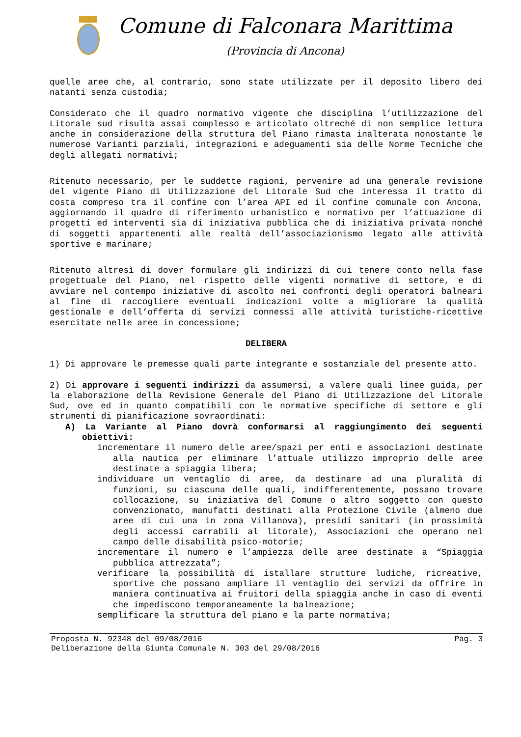Comune di Falconara Marittima
(Provincia di Ancona)
quelle aree che, al contrario, sono state utilizzate per il deposito libero dei natanti senza custodia;
Considerato che il quadro normativo vigente che disciplina l’utilizzazione del Litorale sud risulta assai complesso e articolato oltreché di non semplice lettura anche in considerazione della struttura del Piano rimasta inalterata nonostante le numerose Varianti parziali, integrazioni e adeguamenti sia delle Norme Tecniche che degli allegati normativi;
Ritenuto necessario, per le suddette ragioni, pervenire ad una generale revisione del vigente Piano di Utilizzazione del Litorale Sud che interessa il tratto di costa compreso tra il confine con l’area API ed il confine comunale con Ancona, aggiornando il quadro di riferimento urbanistico e normativo per l’attuazione di progetti ed interventi sia di iniziativa pubblica che di iniziativa privata nonché di soggetti appartenenti alle realtà dell’associazionismo legato alle attività sportive e marinare;
Ritenuto altresì di dover formulare gli indirizzi di cui tenere conto nella fase progettuale del Piano, nel rispetto delle vigenti normative di settore, e di avviare nel contempo iniziative di ascolto nei confronti degli operatori balneari al fine di raccogliere eventuali indicazioni volte a migliorare la qualità gestionale e dell’offerta di servizi connessi alle attività turistiche-ricettive esercitate nelle aree in concessione;
DELIBERA
1) Di approvare le premesse quali parte integrante e sostanziale del presente atto.
2) Di approvare i seguenti indirizzi da assumersi, a valere quali linee guida, per la elaborazione della Revisione Generale del Piano di Utilizzazione del Litorale Sud, ove ed in quanto compatibili con le normative specifiche di settore e gli strumenti di pianificazione sovraordinati:
A) La Variante al Piano dovrà conformarsi al raggiungimento dei seguenti obiettivi:
incrementare il numero delle aree/spazi per enti e associazioni destinate alla nautica per eliminare l’attuale utilizzo improprio delle aree destinate a spiaggia libera;
individuare un ventaglio di aree, da destinare ad una pluralità di funzioni, su ciascuna delle quali, indifferentemente, possano trovare collocazione, su iniziativa del Comune o altro soggetto con questo convenzionato, manufatti destinati alla Protezione Civile (almeno due aree di cui una in zona Villanova), presidi sanitari (in prossimità degli accessi carrabili al litorale), Associazioni che operano nel campo delle disabilità psico-motorie;
incrementare il numero e l’ampiezza delle aree destinate a “Spiaggia pubblica attrezzata”;
verificare la possibilità di istallare strutture ludiche, ricreative, sportive che possano ampliare il ventaglio dei servizi da offrire in maniera continuativa ai fruitori della spiaggia anche in caso di eventi che impediscono temporaneamente la balneazione;
semplificare la struttura del piano e la parte normativa;
Proposta N. 92348 del 09/08/2016 Pag. 3
Deliberazione della Giunta Comunale N. 303 del 29/08/2016